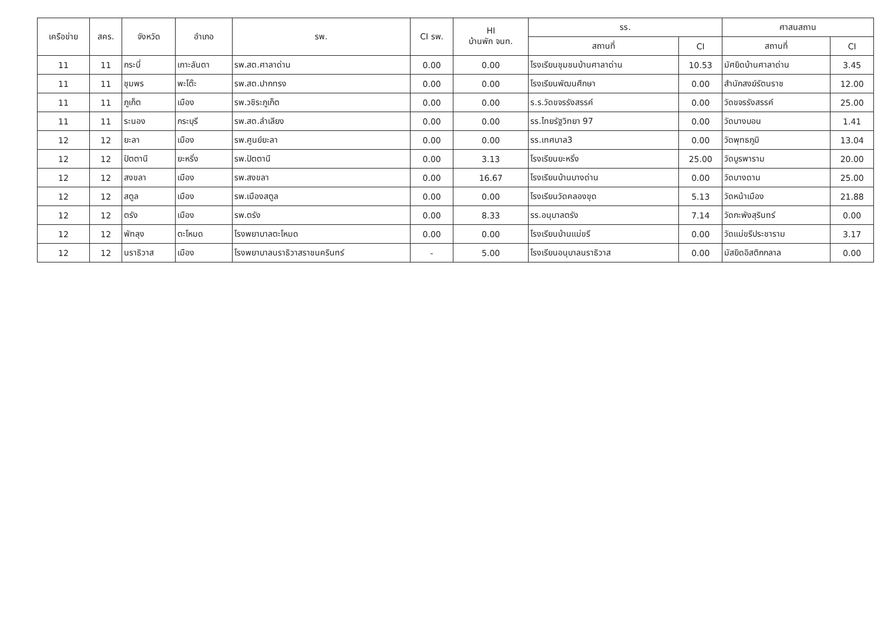| เครือข่าย | สคร. | จังหวัด | อำเภอ | รพ. | CI รพ. | HI บ้านพัก จนท. | รร. | | ศาสนสถาน | |
| --- | --- | --- | --- | --- | --- | --- | --- | --- | --- | --- |
| | | | | | | | สถานที่ | CI | สถานที่ | CI |
| 11 | 11 | กระบี่ | เกาะลันตา | รพ.สต.ศาลาด่าน | 0.00 | 0.00 | โรงเรียนชุมชนบ้านศาลาด่าน | 10.53 | มัศยิดบ้านศาลาด่าน | 3.45 |
| 11 | 11 | ชุมพร | พะโต๊ะ | รพ.สต.ปากทรง | 0.00 | 0.00 | โรงเรียนพัฒนศึกษา | 0.00 | สำนักสงฆ์รัตนราช | 12.00 |
| 11 | 11 | ภูเก็ต | เมือง | รพ.วชิระภูเก็ต | 0.00 | 0.00 | ร.ร.วัดขจรรังสรรค์ | 0.00 | วัดขจรรังสรรค์ | 25.00 |
| 11 | 11 | ระนอง | กระบุรี | รพ.สต.ลำเลียง | 0.00 | 0.00 | รร.ไทยรัฐวิทยา 97 | 0.00 | วัดบางบอน | 1.41 |
| 12 | 12 | ยะลา | เมือง | รพ.ศูนย์ยะลา | 0.00 | 0.00 | รร.เทศบาล3 | 0.00 | วัดพุทธภูมิ | 13.04 |
| 12 | 12 | ปัตตานี | ยะหริ่ง | รพ.ปัตตานี | 0.00 | 3.13 | โรงเรียนยะหริ่ง | 25.00 | วัดบูรพาราม | 20.00 |
| 12 | 12 | สงขลา | เมือง | รพ.สงขลา | 0.00 | 16.67 | โรงเรียนบ้านบางด่าน | 0.00 | วัดบางดาน | 25.00 |
| 12 | 12 | สตูล | เมือง | รพ.เมืองสตูล | 0.00 | 0.00 | โรงเรียนวัดคลองขุด | 5.13 | วัดหน้าเมือง | 21.88 |
| 12 | 12 | ตรัง | เมือง | รพ.ตรัง | 0.00 | 8.33 | รร.อนุบาลตรัง | 7.14 | วัดกะพังสุรินทร์ | 0.00 |
| 12 | 12 | พัทลุง | ตะโหมด | โรงพยาบาลตะโหมด | 0.00 | 0.00 | โรงเรียนบ้านแม่ขรี | 0.00 | วัดแม่ขรีประชาราม | 3.17 |
| 12 | 12 | นราธิวาส | เมือง | โรงพยาบาลนราธิวาสราชนครินทร์ | - | 5.00 | โรงเรียนอนุบาลนราธิวาส | 0.00 | มัสยิดอิสติกกลาล | 0.00 |